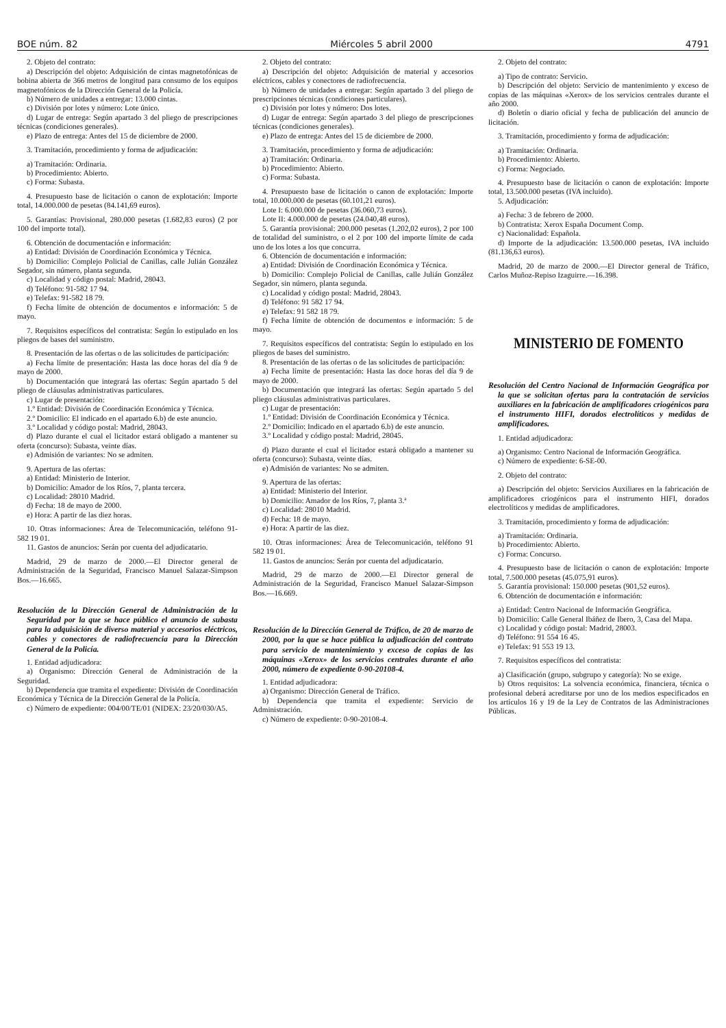BOE núm. 82 Miércoles 5 abril 2000 4791
2. Objeto del contrato:
a) Descripción del objeto: Adquisición de cintas magnetofónicas de bobina abierta de 366 metros de longitud para consumo de los equipos magnetofónicos de la Dirección General de la Policía.
b) Número de unidades a entregar: 13.000 cintas.
c) División por lotes y número: Lote único.
d) Lugar de entrega: Según apartado 3 del pliego de prescripciones técnicas (condiciones generales).
e) Plazo de entrega: Antes del 15 de diciembre de 2000.
3. Tramitación, procedimiento y forma de adjudicación:
a) Tramitación: Ordinaria.
b) Procedimiento: Abierto.
c) Forma: Subasta.
4. Presupuesto base de licitación o canon de explotación: Importe total, 14.000.000 de pesetas (84.141,69 euros).
5. Garantías: Provisional, 280.000 pesetas (1.682,83 euros) (2 por 100 del importe total).
6. Obtención de documentación e información:
a) Entidad: División de Coordinación Económica y Técnica.
b) Domicilio: Complejo Policial de Canillas, calle Julián González Segador, sin número, planta segunda.
c) Localidad y código postal: Madrid, 28043.
d) Teléfono: 91-582 17 94.
e) Telefax: 91-582 18 79.
f) Fecha límite de obtención de documentos e información: 5 de mayo.
7. Requisitos específicos del contratista: Según lo estipulado en los pliegos de bases del suministro.
8. Presentación de las ofertas o de las solicitudes de participación:
a) Fecha límite de presentación: Hasta las doce horas del día 9 de mayo de 2000.
b) Documentación que integrará las ofertas: Según apartado 5 del pliego de cláusulas administrativas particulares.
c) Lugar de presentación:
1.º Entidad: División de Coordinación Económica y Técnica.
2.º Domicilio: El indicado en el apartado 6.b) de este anuncio.
3.º Localidad y código postal: Madrid, 28043.
d) Plazo durante el cual el licitador estará obligado a mantener su oferta (concurso): Subasta, veinte días.
e) Admisión de variantes: No se admiten.
9. Apertura de las ofertas:
a) Entidad: Ministerio de Interior.
b) Domicilio: Amador de los Ríos, 7, planta tercera.
c) Localidad: 28010 Madrid.
d) Fecha: 18 de mayo de 2000.
e) Hora: A partir de las diez horas.
10. Otras informaciones: Área de Telecomunicación, teléfono 91-582 19 01.
11. Gastos de anuncios: Serán por cuenta del adjudicatario.
Madrid, 29 de marzo de 2000.—El Director general de Administración de la Seguridad, Francisco Manuel Salazar-Simpson Bos.—16.665.
Resolución de la Dirección General de Administración de la Seguridad por la que se hace público el anuncio de subasta para la adquisición de diverso material y accesorios eléctricos, cables y conectores de radiofrecuencia para la Dirección General de la Policía.
1. Entidad adjudicadora:
a) Organismo: Dirección General de Administración de la Seguridad.
b) Dependencia que tramita el expediente: División de Coordinación Económica y Técnica de la Dirección General de la Policía.
c) Número de expediente: 004/00/TE/01 (NIDEX: 23/20/030/A5.
2. Objeto del contrato:
a) Descripción del objeto: Adquisición de material y accesorios eléctricos, cables y conectores de radiofrecuencia.
b) Número de unidades a entregar: Según apartado 3 del pliego de prescripciones técnicas (condiciones particulares).
c) División por lotes y número: Dos lotes.
d) Lugar de entrega: Según apartado 3 del pliego de prescripciones técnicas (condiciones generales).
e) Plazo de entrega: Antes del 15 de diciembre de 2000.
3. Tramitación, procedimiento y forma de adjudicación:
a) Tramitación: Ordinaria.
b) Procedimiento: Abierto.
c) Forma: Subasta.
4. Presupuesto base de licitación o canon de explotación: Importe total, 10.000.000 de pesetas (60.101,21 euros).
Lote I: 6.000.000 de pesetas (36.060,73 euros).
Lote II: 4.000.000 de pesetas (24.040,48 euros).
5. Garantía provisional: 200.000 pesetas (1.202,02 euros), 2 por 100 de totalidad del suministro, o el 2 por 100 del importe límite de cada uno de los lotes a los que concurra.
6. Obtención de documentación e información:
a) Entidad: División de Coordinación Económica y Técnica.
b) Domicilio: Complejo Policial de Canillas, calle Julián González Segador, sin número, planta segunda.
c) Localidad y código postal: Madrid, 28043.
d) Teléfono: 91 582 17 94.
e) Telefax: 91 582 18 79.
f) Fecha límite de obtención de documentos e información: 5 de mayo.
7. Requisitos específicos del contratista: Según lo estipulado en los pliegos de bases del suministro.
8. Presentación de las ofertas o de las solicitudes de participación:
a) Fecha límite de presentación: Hasta las doce horas del día 9 de mayo de 2000.
b) Documentación que integrará las ofertas: Según apartado 5 del pliego cláusulas administrativas particulares.
c) Lugar de presentación:
1.º Entidad: División de Coordinación Económica y Técnica.
2.º Domicilio: Indicado en el apartado 6.b) de este anuncio.
3.º Localidad y código postal: Madrid, 28045.
d) Plazo durante el cual el licitador estará obligado a mantener su oferta (concurso): Subasta, veinte días.
e) Admisión de variantes: No se admiten.
9. Apertura de las ofertas:
a) Entidad: Ministerio del Interior.
b) Domicilio: Amador de los Ríos, 7, planta 3.ª
c) Localidad: 28010 Madrid.
d) Fecha: 18 de mayo.
e) Hora: A partir de las diez.
10. Otras informaciones: Área de Telecomunicación, teléfono 91 582 19 01.
11. Gastos de anuncios: Serán por cuenta del adjudicatario.
Madrid, 29 de marzo de 2000.—El Director general de Administración de la Seguridad, Francisco Manuel Salazar-Simpson Bos.—16.669.
Resolución de la Dirección General de Tráfico, de 20 de marzo de 2000, por la que se hace pública la adjudicación del contrato para servicio de mantenimiento y exceso de copias de las máquinas «Xerox» de los servicios centrales durante el año 2000, número de expediente 0-90-20108-4.
1. Entidad adjudicadora:
a) Organismo: Dirección General de Tráfico.
b) Dependencia que tramita el expediente: Servicio de Administración.
c) Número de expediente: 0-90-20108-4.
2. Objeto del contrato:
a) Tipo de contrato: Servicio.
b) Descripción del objeto: Servicio de mantenimiento y exceso de copias de las máquinas «Xerox» de los servicios centrales durante el año 2000.
d) Boletín o diario oficial y fecha de publicación del anuncio de licitación.
3. Tramitación, procedimiento y forma de adjudicación:
a) Tramitación: Ordinaria.
b) Procedimiento: Abierto.
c) Forma: Negociado.
4. Presupuesto base de licitación o canon de explotación: Importe total, 13.500.000 pesetas (IVA incluido).
5. Adjudicación:
a) Fecha: 3 de febrero de 2000.
b) Contratista: Xerox España Document Comp.
c) Nacionalidad: Española.
d) Importe de la adjudicación: 13.500.000 pesetas, IVA incluido (81.136,63 euros).
Madrid, 20 de marzo de 2000.—El Director general de Tráfico, Carlos Muñoz-Repiso Izaguirre.—16.398.
MINISTERIO DE FOMENTO
Resolución del Centro Nacional de Información Geográfica por la que se solicitan ofertas para la contratación de servicios auxiliares en la fabricación de amplificadores criogénicos para el instrumento HIFI, dorados electrolíticos y medidas de amplificadores.
1. Entidad adjudicadora:
a) Organismo: Centro Nacional de Información Geográfica.
c) Número de expediente: 6-SE-00.
2. Objeto del contrato:
a) Descripción del objeto: Servicios Auxiliares en la fabricación de amplificadores criogénicos para el instrumento HIFI, dorados electrolíticos y medidas de amplificadores.
3. Tramitación, procedimiento y forma de adjudicación:
a) Tramitación: Ordinaria.
b) Procedimiento: Abierto.
c) Forma: Concurso.
4. Presupuesto base de licitación o canon de explotación: Importe total, 7.500.000 pesetas (45.075,91 euros).
5. Garantía provisional: 150.000 pesetas (901,52 euros).
6. Obtención de documentación e información:
a) Entidad: Centro Nacional de Información Geográfica.
b) Domicilio: Calle General Ibáñez de Ibero, 3, Casa del Mapa.
c) Localidad y código postal: Madrid, 28003.
d) Teléfono: 91 554 16 45.
e) Telefax: 91 553 19 13.
7. Requisitos específicos del contratista:
a) Clasificación (grupo, subgrupo y categoría): No se exige.
b) Otros requisitos: La solvencia económica, financiera, técnica o profesional deberá acreditarse por uno de los medios especificados en los artículos 16 y 19 de la Ley de Contratos de las Administraciones Públicas.